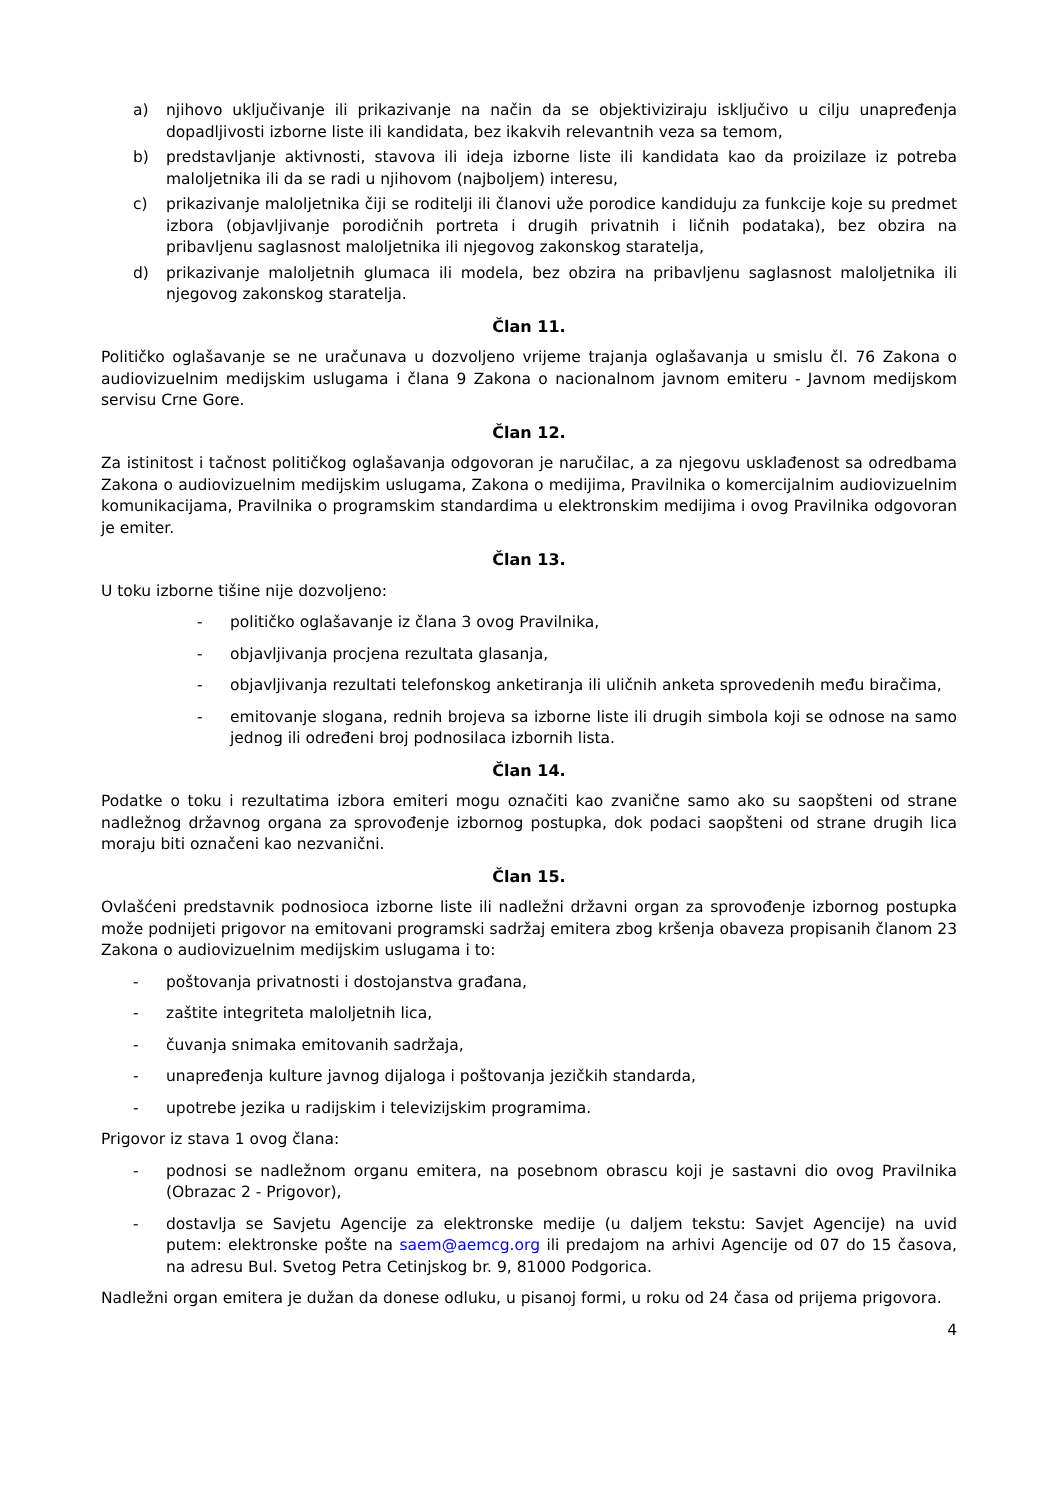a) njihovo uključivanje ili prikazivanje na način da se objektiviziraju isključivo u cilju unapređenja dopadljivosti izborne liste ili kandidata, bez ikakvih relevantnih veza sa temom,
b) predstavljanje aktivnosti, stavova ili ideja izborne liste ili kandidata kao da proizilaze iz potreba maloljetnika ili da se radi u njihovom (najboljem) interesu,
c) prikazivanje maloljetnika čiji se roditelji ili članovi uže porodice kandiduju za funkcije koje su predmet izbora (objavljivanje porodičnih portreta i drugih privatnih i ličnih podataka), bez obzira na pribavljenu saglasnost maloljetnika ili njegovog zakonskog staratelja,
d) prikazivanje maloljetnih glumaca ili modela, bez obzira na pribavljenu saglasnost maloljetnika ili njegovog zakonskog staratelja.
Član 11.
Političko oglašavanje se ne uračunava u dozvoljeno vrijeme trajanja oglašavanja u smislu čl. 76 Zakona o audiovizuelnim medijskim uslugama i člana 9 Zakona o nacionalnom javnom emiteru - Javnom medijskom servisu Crne Gore.
Član 12.
Za istinitost i tačnost političkog oglašavanja odgovoran je naručilac, a za njegovu usklađenost sa odredbama Zakona o audiovizuelnim medijskim uslugama, Zakona o medijima, Pravilnika o komercijalnim audiovizuelnim komunikacijama, Pravilnika o programskim standardima u elektronskim medijima i ovog Pravilnika odgovoran je emiter.
Član 13.
U toku izborne tišine nije dozvoljeno:
- političko oglašavanje iz člana 3 ovog Pravilnika,
- objavljivanja procjena rezultata glasanja,
- objavljivanja rezultati telefonskog anketiranja ili uličnih anketa sprovedenih među biračima,
- emitovanje slogana, rednih brojeva sa izborne liste ili drugih simbola koji se odnose na samo jednog ili određeni broj podnosilaca izbornih lista.
Član 14.
Podatke o toku i rezultatima izbora emiteri mogu označiti kao zvanične samo ako su saopšteni od strane nadležnog državnog organa za sprovođenje izbornog postupka, dok podaci saopšteni od strane drugih lica moraju biti označeni kao nezvanični.
Član 15.
Ovlašćeni predstavnik podnosioca izborne liste ili nadležni državni organ za sprovođenje izbornog postupka može podnijeti prigovor na emitovani programski sadržaj emitera zbog kršenja obaveza propisanih članom 23 Zakona o audiovizuelnim medijskim uslugama i to:
- poštovanja privatnosti i dostojanstva građana,
- zaštite integriteta maloljetnih lica,
- čuvanja snimaka emitovanih sadržaja,
- unapređenja kulture javnog dijaloga i poštovanja jezičkih standarda,
- upotrebe jezika u radijskim i televizijskim programima.
Prigovor iz stava 1 ovog člana:
- podnosi se nadležnom organu emitera, na posebnom obrascu koji je sastavni dio ovog Pravilnika (Obrazac 2 - Prigovor),
- dostavlja se Savjetu Agencije za elektronske medije (u daljem tekstu: Savjet Agencije) na uvid putem: elektronske pošte na saem@aemcg.org ili predajom na arhivi Agencije od 07 do 15 časova, na adresu Bul. Svetog Petra Cetinjskog br. 9, 81000 Podgorica.
Nadležni organ emitera je dužan da donese odluku, u pisanoj formi, u roku od 24 časa od prijema prigovora.
4